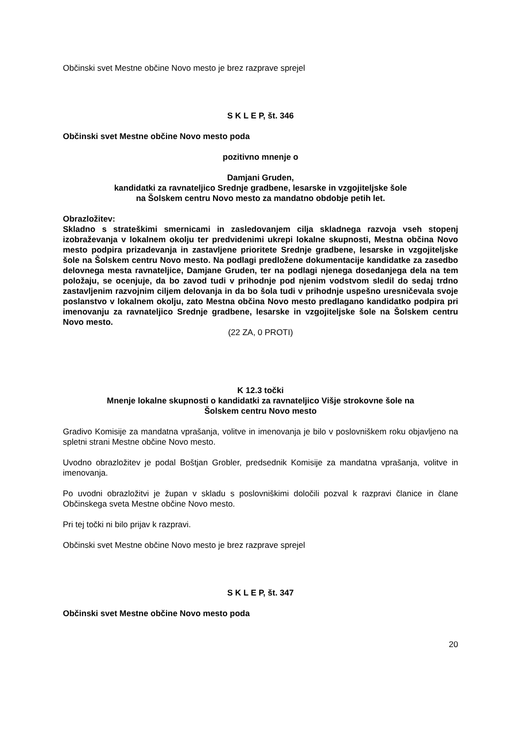Občinski svet Mestne občine Novo mesto je brez razprave sprejel
S K L E P, št. 346
Občinski svet Mestne občine Novo mesto poda
pozitivno mnenje o
Damjani Gruden,
kandidatki za ravnateljico Srednje gradbene, lesarske in vzgojiteljske šole
na Šolskem centru Novo mesto za mandatno obdobje petih let.
Obrazložitev:
Skladno s strateškimi smernicami in zasledovanjem cilja skladnega razvoja vseh stopenj izobraževanja v lokalnem okolju ter predvidenimi ukrepi lokalne skupnosti, Mestna občina Novo mesto podpira prizadevanja in zastavljene prioritete Srednje gradbene, lesarske in vzgojiteljske šole na Šolskem centru Novo mesto. Na podlagi predložene dokumentacije kandidatke za zasedbo delovnega mesta ravnateljice, Damjane Gruden, ter na podlagi njenega dosedanjega dela na tem položaju, se ocenjuje, da bo zavod tudi v prihodnje pod njenim vodstvom sledil do sedaj trdno zastavljenim razvojnim ciljem delovanja in da bo šola tudi v prihodnje uspešno uresničevala svoje poslanstvo v lokalnem okolju, zato Mestna občina Novo mesto predlagano kandidatko podpira pri imenovanju za ravnateljico Srednje gradbene, lesarske in vzgojiteljske šole na Šolskem centru Novo mesto.
(22 ZA, 0 PROTI)
K 12.3 točki
Mnenje lokalne skupnosti o kandidatki za ravnateljico Višje strokovne šole na
Šolskem centru Novo mesto
Gradivo Komisije za mandatna vprašanja, volitve in imenovanja je bilo v poslovniškem roku objavljeno na spletni strani Mestne občine Novo mesto.
Uvodno obrazložitev je podal Boštjan Grobler, predsednik Komisije za mandatna vprašanja, volitve in imenovanja.
Po uvodni obrazložitvi je župan v skladu s poslovniškimi določili pozval k razpravi članice in člane Občinskega sveta Mestne občine Novo mesto.
Pri tej točki ni bilo prijav k razpravi.
Občinski svet Mestne občine Novo mesto je brez razprave sprejel
S K L E P, št. 347
Občinski svet Mestne občine Novo mesto poda
20